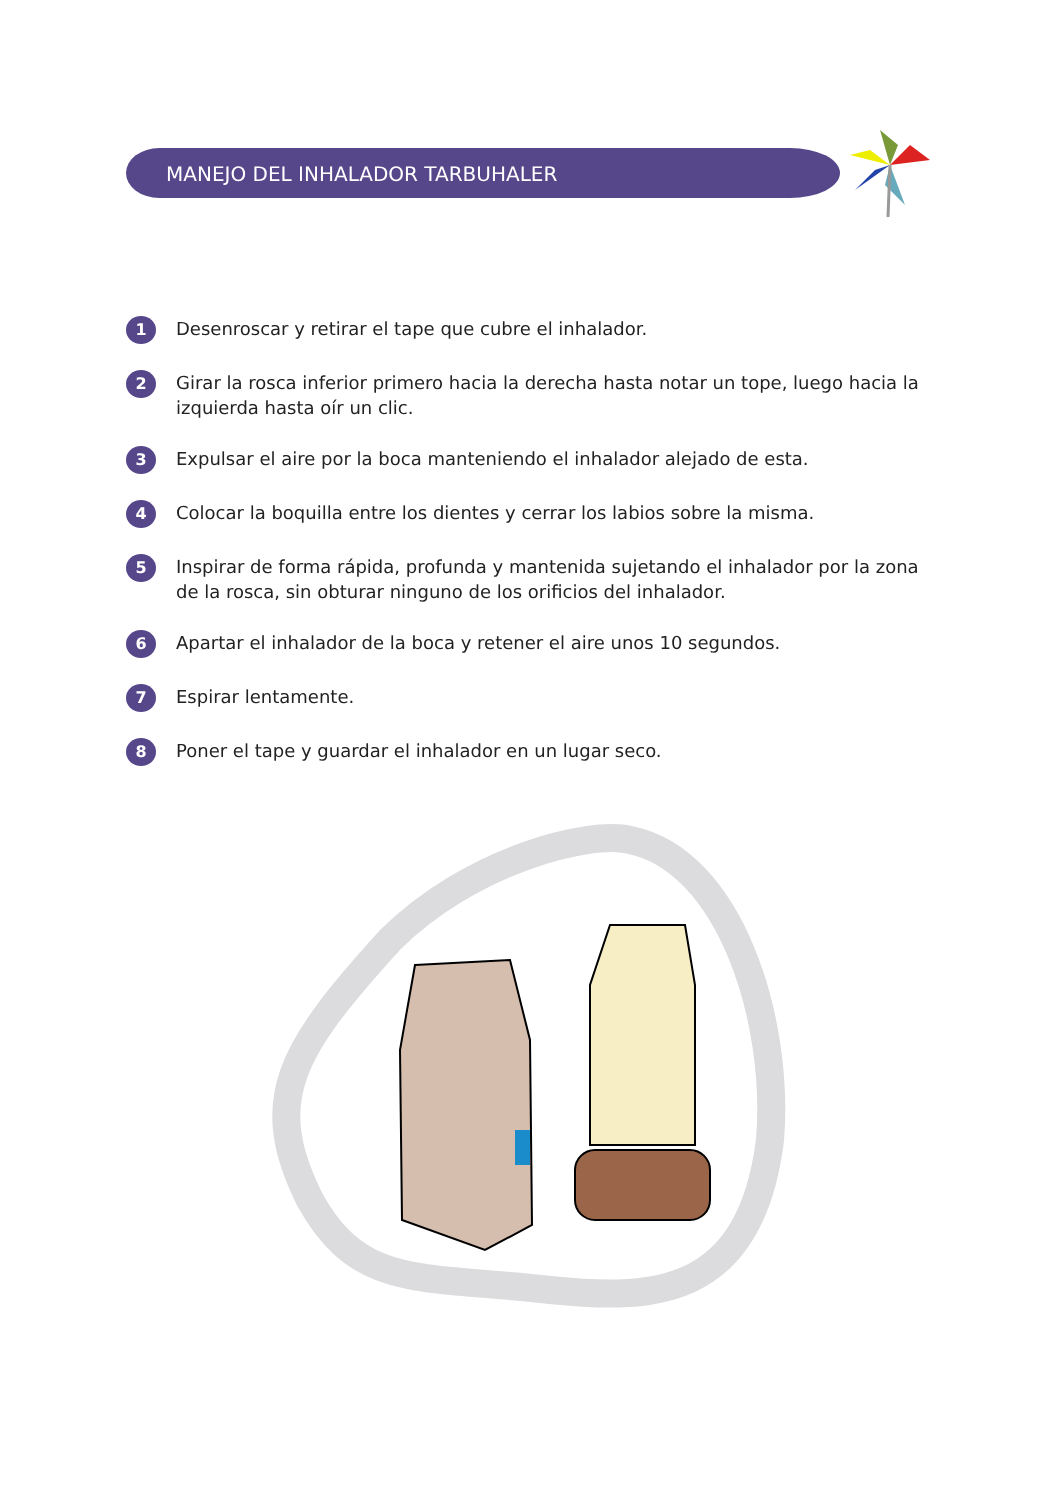MANEJO DEL INHALADOR TARBUHALER
1 Desenroscar y retirar el tape que cubre el inhalador.
2 Girar la rosca inferior primero hacia la derecha hasta notar un tope, luego hacia la izquierda hasta oír un clic.
3 Expulsar el aire por la boca manteniendo el inhalador alejado de esta.
4 Colocar la boquilla entre los dientes y cerrar los labios sobre la misma.
5 Inspirar de forma rápida, profunda y mantenida sujetando el inhalador por la zona de la rosca, sin obturar ninguno de los orificios del inhalador.
6 Apartar el inhalador de la boca y retener el aire unos 10 segundos.
7 Espirar lentamente.
8 Poner el tape y guardar el inhalador en un lugar seco.